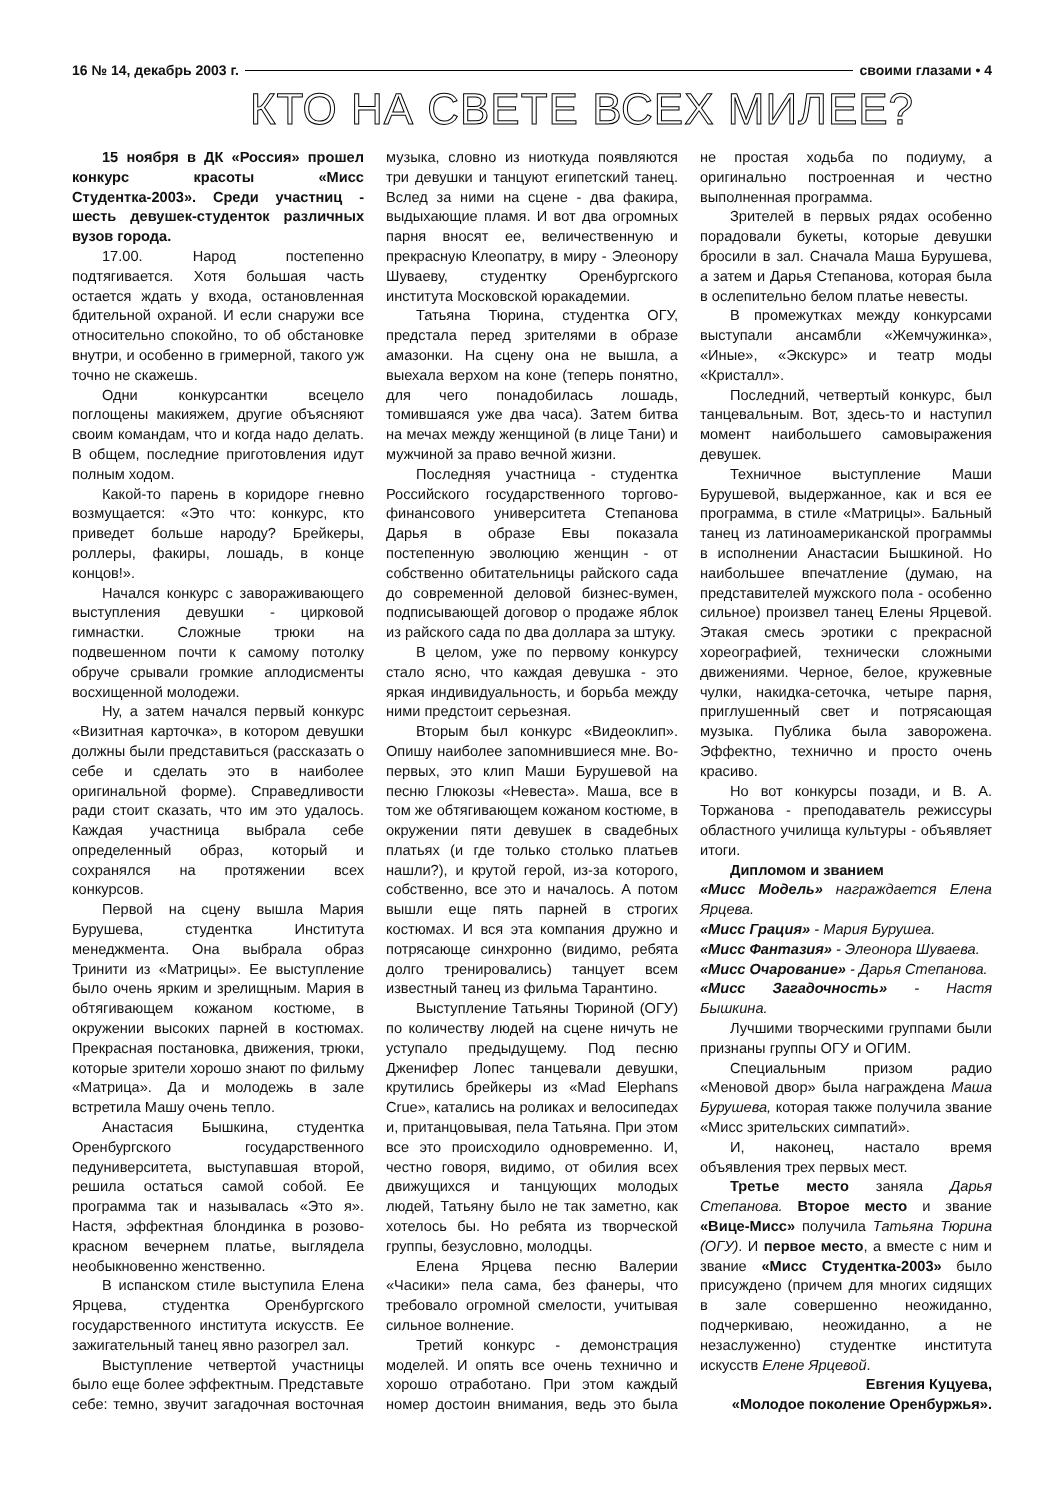16 № 14, декабрь 2003 г. своими глазами • 4
КТО НА СВЕТЕ ВСЕХ МИЛЕЕ?
15 ноября в ДК «Россия» прошел конкурс красоты «Мисс Студентка-2003». Среди участниц - шесть девушек-студенток различных вузов города.
17.00. Народ постепенно подтягивается. Хотя большая часть остается ждать у входа, остановленная бдительной охраной. И если снаружи все относительно спокойно, то об обстановке внутри, и особенно в гримерной, такого уж точно не скажешь.
Одни конкурсантки всецело поглощены макияжем, другие объясняют своим командам, что и когда надо делать. В общем, последние приготовления идут полным ходом.
Какой-то парень в коридоре гневно возмущается: «Это что: конкурс, кто приведет больше народу? Брейкеры, роллеры, факиры, лошадь, в конце концов!».
Начался конкурс с завораживающего выступления девушки - цирковой гимнастки. Сложные трюки на подвешенном почти к самому потолку обруче срывали громкие аплодисменты восхищенной молодежи.
Ну, а затем начался первый конкурс «Визитная карточка», в котором девушки должны были представиться (рассказать о себе и сделать это в наиболее оригинальной форме). Справедливости ради стоит сказать, что им это удалось. Каждая участница выбрала себе определенный образ, который и сохранялся на протяжении всех конкурсов.
Первой на сцену вышла Мария Бурушева, студентка Института менеджмента. Она выбрала образ Тринити из «Матрицы». Ее выступление было очень ярким и зрелищным. Мария в обтягивающем кожаном костюме, в окружении высоких парней в костюмах. Прекрасная постановка, движения, трюки, которые зрители хорошо знают по фильму «Матрица». Да и молодежь в зале встретила Машу очень тепло.
Анастасия Бышкина, студентка Оренбургского государственного педуниверситета, выступавшая второй, решила остаться самой собой. Ее программа так и называлась «Это я». Настя, эффектная блондинка в розово-красном вечернем платье, выглядела необыкновенно женственно.
В испанском стиле выступила Елена Ярцева, студентка Оренбургского государственного института искусств. Ее зажигательный танец явно разогрел зал.
Выступление четвертой участницы было еще более эффектным. Представьте себе: темно, звучит загадочная восточная музыка, словно из ниоткуда появляются три девушки и танцуют египетский танец. Вслед за ними на сцене - два факира, выдыхающие пламя. И вот два огромных парня вносят ее, величественную и прекрасную Клеопатру, в миру - Элеонору Шуваеву, студентку Оренбургского института Московской юракадемии.
Татьяна Тюрина, студентка ОГУ, предстала перед зрителями в образе амазонки. На сцену она не вышла, а выехала верхом на коне (теперь понятно, для чего понадобилась лошадь, томившаяся уже два часа). Затем битва на мечах между женщиной (в лице Тани) и мужчиной за право вечной жизни.
Последняя участница - студентка Российского государственного торгово-финансового университета Степанова Дарья в образе Евы показала постепенную эволюцию женщин - от собственно обитательницы райского сада до современной деловой бизнес-вумен, подписывающей договор о продаже яблок из райского сада по два доллара за штуку.
В целом, уже по первому конкурсу стало ясно, что каждая девушка - это яркая индивидуальность, и борьба между ними предстоит серьезная.
Вторым был конкурс «Видеоклип». Опишу наиболее запомнившиеся мне. Во-первых, это клип Маши Бурушевой на песню Глюкозы «Невеста». Маша, все в том же обтягивающем кожаном костюме, в окружении пяти девушек в свадебных платьях (и где только столько платьев нашли?), и крутой герой, из-за которого, собственно, все это и началось. А потом вышли еще пять парней в строгих костюмах. И вся эта компания дружно и потрясающе синхронно (видимо, ребята долго тренировались) танцует всем известный танец из фильма Тарантино.
Выступление Татьяны Тюриной (ОГУ) по количеству людей на сцене ничуть не уступало предыдущему. Под песню Дженифер Лопес танцевали девушки, крутились брейкеры из «Mad Elephans Crue», катались на роликах и велосипедах и, пританцовывая, пела Татьяна. При этом все это происходило одновременно. И, честно говоря, видимо, от обилия всех движущихся и танцующих молодых людей, Татьяну было не так заметно, как хотелось бы. Но ребята из творческой группы, безусловно, молодцы.
Елена Ярцева песню Валерии «Часики» пела сама, без фанеры, что требовало огромной смелости, учитывая сильное волнение.
Третий конкурс - демонстрация моделей. И опять все очень технично и хорошо отработано. При этом каждый номер достоин внимания, ведь это была не простая ходьба по подиуму, а оригинально построенная и честно выполненная программа.
Зрителей в первых рядах особенно порадовали букеты, которые девушки бросили в зал. Сначала Маша Бурушева, а затем и Дарья Степанова, которая была в ослепительно белом платье невесты.
В промежутках между конкурсами выступали ансамбли «Жемчужинка», «Иные», «Экскурс» и театр моды «Кристалл».
Последний, четвертый конкурс, был танцевальным. Вот, здесь-то и наступил момент наибольшего самовыражения девушек.
Техничное выступление Маши Бурушевой, выдержанное, как и вся ее программа, в стиле «Матрицы». Бальный танец из латиноамериканской программы в исполнении Анастасии Бышкиной. Но наибольшее впечатление (думаю, на представителей мужского пола - особенно сильное) произвел танец Елены Ярцевой. Этакая смесь эротики с прекрасной хореографией, технически сложными движениями. Черное, белое, кружевные чулки, накидка-сеточка, четыре парня, приглушенный свет и потрясающая музыка. Публика была заворожена. Эффектно, технично и просто очень красиво.
Но вот конкурсы позади, и В. А. Торжанова - преподаватель режиссуры областного училища культуры - объявляет итоги.
Дипломом и званием
«Мисс Модель» награждается Елена Ярцева.
«Мисс Грация» - Мария Бурушеа.
«Мисс Фантазия» - Элеонора Шуваева.
«Мисс Очарование» - Дарья Степанова.
«Мисс Загадочность» - Настя Бышкина.
Лучшими творческими группами были признаны группы ОГУ и ОГИМ.
Специальным призом радио «Меновой двор» была награждена Маша Бурушева, которая также получила звание «Мисс зрительских симпатий».
И, наконец, настало время объявления трех первых мест.
Третье место заняла Дарья Степанова. Второе место и звание «Вице-Мисс» получила Татьяна Тюрина (ОГУ). И первое место, а вместе с ним и звание «Мисс Студентка-2003» было присуждено (причем для многих сидящих в зале совершенно неожиданно, подчеркиваю, неожиданно, а не незаслуженно) студентке института искусств Елене Ярцевой.
Евгения Куцуева,
«Молодое поколение Оренбуржья».